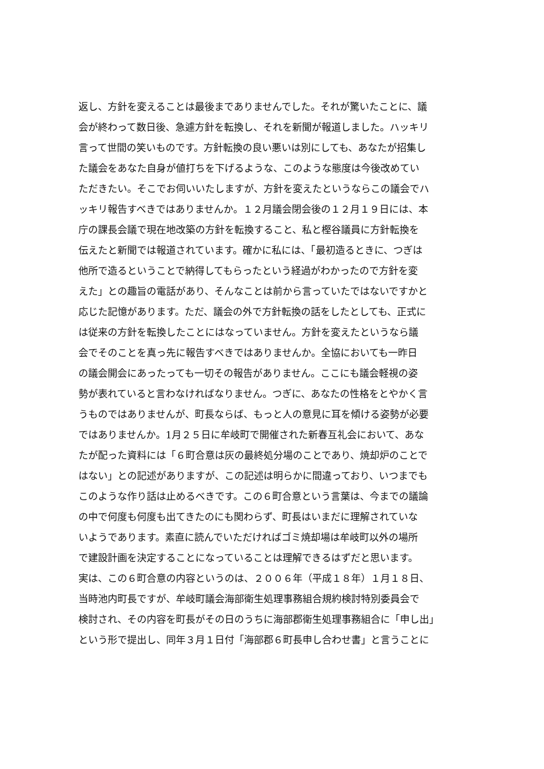返し、方針を変えることは最後までありませんでした。それが驚いたことに、議
会が終わって数日後、急遽方針を転換し、それを新聞が報道しました。ハッキリ
言って世間の笑いものです。方針転換の良い悪いは別にしても、あなたが招集し
た議会をあなた自身が値打ちを下げるような、このような態度は今後改めてい
ただきたい。そこでお伺いいたしますが、方針を変えたというならこの議会でハ
ッキリ報告すべきではありませんか。１２月議会閉会後の１２月１９日には、本
庁の課長会議で現在地改築の方針を転換すること、私と樫谷議員に方針転換を
伝えたと新聞では報道されています。確かに私には、「最初造るときに、つぎは
他所で造るということで納得してもらったという経過がわかったので方針を変
えた」との趣旨の電話があり、そんなことは前から言っていたではないですかと
応じた記憶があります。ただ、議会の外で方針転換の話をしたとしても、正式に
は従来の方針を転換したことにはなっていません。方針を変えたというなら議
会でそのことを真っ先に報告すべきではありませんか。全協においても一昨日
の議会開会にあったっても一切その報告がありません。ここにも議会軽視の姿
勢が表れていると言わなければなりません。つぎに、あなたの性格をとやかく言
うものではありませんが、町長ならば、もっと人の意見に耳を傾ける姿勢が必要
ではありませんか。1月２５日に牟岐町で開催された新春互礼会において、あな
たが配った資料には「６町合意は灰の最終処分場のことであり、焼却炉のことで
はない」との記述がありますが、この記述は明らかに間違っており、いつまでも
このような作り話は止めるべきです。この６町合意という言葉は、今までの議論
の中で何度も何度も出てきたのにも関わらず、町長はいまだに理解されていな
いようであります。素直に読んでいただければゴミ焼却場は牟岐町以外の場所
で建設計画を決定することになっていることは理解できるはずだと思います。
実は、この６町合意の内容というのは、２００６年（平成１８年）１月１８日、
当時池内町長ですが、牟岐町議会海部衛生処理事務組合規約検討特別委員会で
検討され、その内容を町長がその日のうちに海部郡衛生処理事務組合に「申し出」
という形で提出し、同年３月１日付「海部郡６町長申し合わせ書」と言うことに